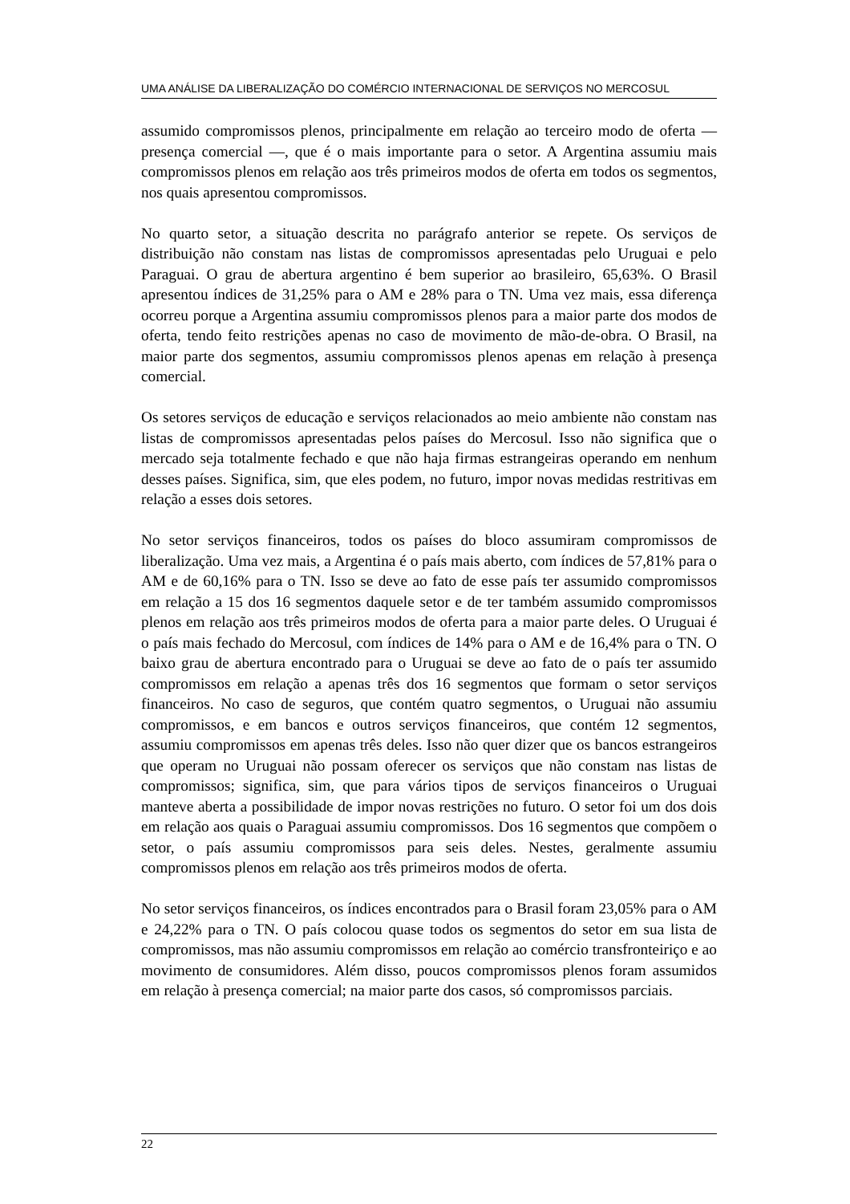UMA ANÁLISE DA LIBERALIZAÇÃO DO COMÉRCIO INTERNACIONAL DE SERVIÇOS NO MERCOSUL
assumido compromissos plenos, principalmente em relação ao terceiro modo de oferta — presença comercial —, que é o mais importante para o setor. A Argentina assumiu mais compromissos plenos em relação aos três primeiros modos de oferta em todos os segmentos, nos quais apresentou compromissos.
No quarto setor, a situação descrita no parágrafo anterior se repete. Os serviços de distribuição não constam nas listas de compromissos apresentadas pelo Uruguai e pelo Paraguai. O grau de abertura argentino é bem superior ao brasileiro, 65,63%. O Brasil apresentou índices de 31,25% para o AM e 28% para o TN. Uma vez mais, essa diferença ocorreu porque a Argentina assumiu compromissos plenos para a maior parte dos modos de oferta, tendo feito restrições apenas no caso de movimento de mão-de-obra. O Brasil, na maior parte dos segmentos, assumiu compromissos plenos apenas em relação à presença comercial.
Os setores serviços de educação e serviços relacionados ao meio ambiente não constam nas listas de compromissos apresentadas pelos países do Mercosul. Isso não significa que o mercado seja totalmente fechado e que não haja firmas estrangeiras operando em nenhum desses países. Significa, sim, que eles podem, no futuro, impor novas medidas restritivas em relação a esses dois setores.
No setor serviços financeiros, todos os países do bloco assumiram compromissos de liberalização. Uma vez mais, a Argentina é o país mais aberto, com índices de 57,81% para o AM e de 60,16% para o TN. Isso se deve ao fato de esse país ter assumido compromissos em relação a 15 dos 16 segmentos daquele setor e de ter também assumido compromissos plenos em relação aos três primeiros modos de oferta para a maior parte deles. O Uruguai é o país mais fechado do Mercosul, com índices de 14% para o AM e de 16,4% para o TN. O baixo grau de abertura encontrado para o Uruguai se deve ao fato de o país ter assumido compromissos em relação a apenas três dos 16 segmentos que formam o setor serviços financeiros. No caso de seguros, que contém quatro segmentos, o Uruguai não assumiu compromissos, e em bancos e outros serviços financeiros, que contém 12 segmentos, assumiu compromissos em apenas três deles. Isso não quer dizer que os bancos estrangeiros que operam no Uruguai não possam oferecer os serviços que não constam nas listas de compromissos; significa, sim, que para vários tipos de serviços financeiros o Uruguai manteve aberta a possibilidade de impor novas restrições no futuro. O setor foi um dos dois em relação aos quais o Paraguai assumiu compromissos. Dos 16 segmentos que compõem o setor, o país assumiu compromissos para seis deles. Nestes, geralmente assumiu compromissos plenos em relação aos três primeiros modos de oferta.
No setor serviços financeiros, os índices encontrados para o Brasil foram 23,05% para o AM e 24,22% para o TN. O país colocou quase todos os segmentos do setor em sua lista de compromissos, mas não assumiu compromissos em relação ao comércio transfronteiriço e ao movimento de consumidores. Além disso, poucos compromissos plenos foram assumidos em relação à presença comercial; na maior parte dos casos, só compromissos parciais.
22